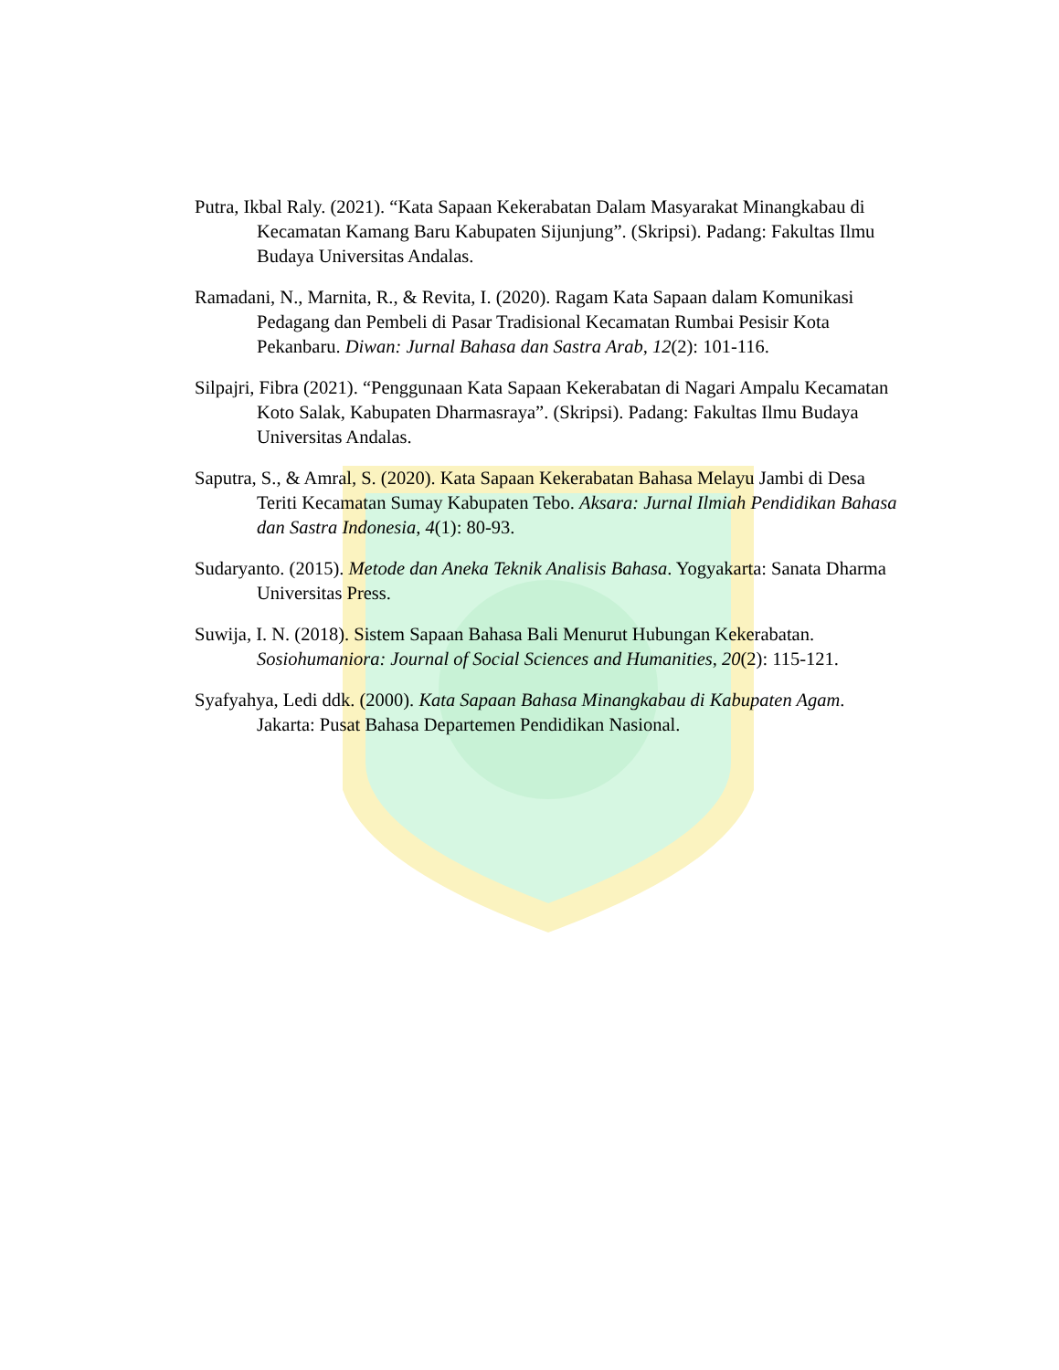Putra, Ikbal Raly. (2021). “Kata Sapaan Kekerabatan Dalam Masyarakat Minangkabau di Kecamatan Kamang Baru Kabupaten Sijunjung”. (Skripsi). Padang: Fakultas Ilmu Budaya Universitas Andalas.
Ramadani, N., Marnita, R., & Revita, I. (2020). Ragam Kata Sapaan dalam Komunikasi Pedagang dan Pembeli di Pasar Tradisional Kecamatan Rumbai Pesisir Kota Pekanbaru. Diwan: Jurnal Bahasa dan Sastra Arab, 12(2): 101-116.
Silpajri, Fibra (2021). “Penggunaan Kata Sapaan Kekerabatan di Nagari Ampalu Kecamatan Koto Salak, Kabupaten Dharmasraya”. (Skripsi). Padang: Fakultas Ilmu Budaya Universitas Andalas.
Saputra, S., & Amral, S. (2020). Kata Sapaan Kekerabatan Bahasa Melayu Jambi di Desa Teriti Kecamatan Sumay Kabupaten Tebo. Aksara: Jurnal Ilmiah Pendidikan Bahasa dan Sastra Indonesia, 4(1): 80-93.
Sudaryanto. (2015). Metode dan Aneka Teknik Analisis Bahasa. Yogyakarta: Sanata Dharma Universitas Press.
Suwija, I. N. (2018). Sistem Sapaan Bahasa Bali Menurut Hubungan Kekerabatan. Sosiohumaniora: Journal of Social Sciences and Humanities, 20(2): 115-121.
Syafyahya, Ledi ddk. (2000). Kata Sapaan Bahasa Minangkabau di Kabupaten Agam. Jakarta: Pusat Bahasa Departemen Pendidikan Nasional.